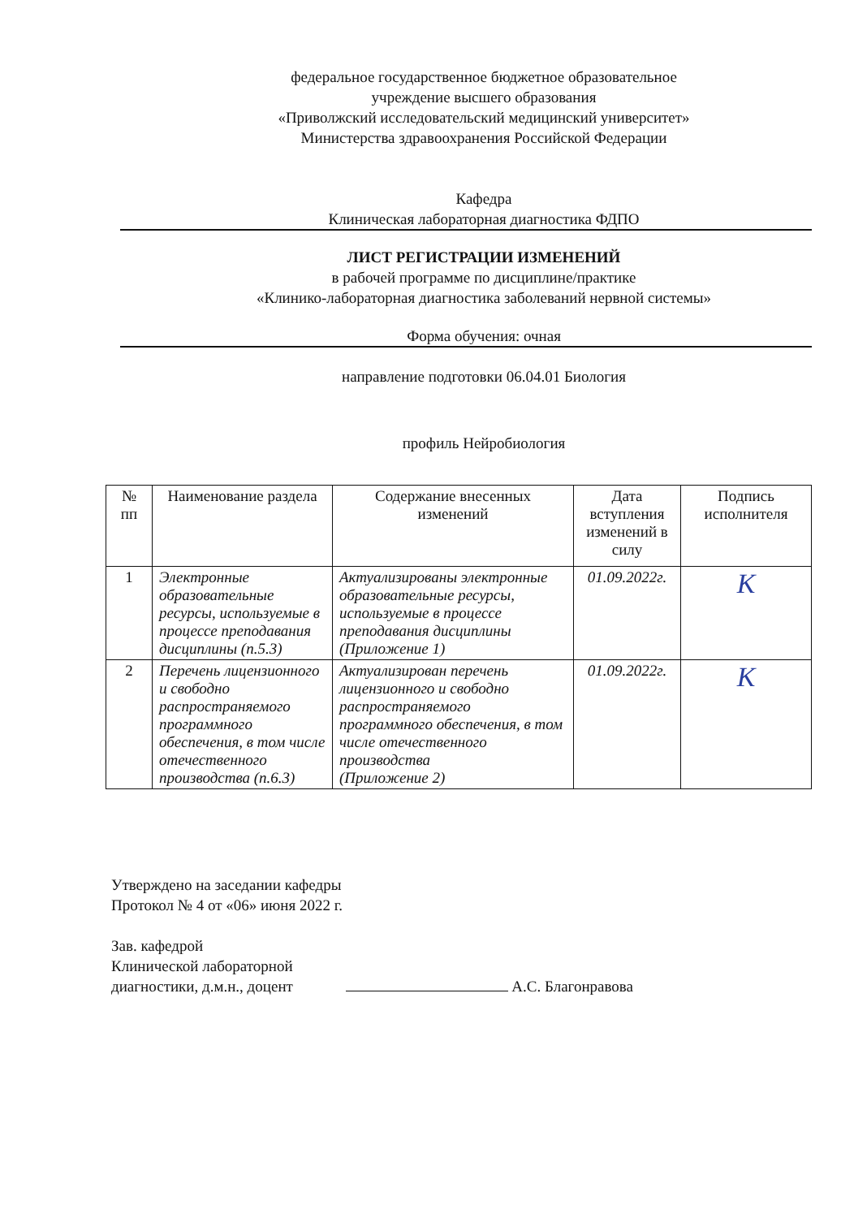федеральное государственное бюджетное образовательное
учреждение высшего образования
«Приволжский исследовательский медицинский университет»
Министерства здравоохранения Российской Федерации
Кафедра
Клиническая лабораторная диагностика ФДПО
ЛИСТ РЕГИСТРАЦИИ ИЗМЕНЕНИЙ
в рабочей программе по дисциплине/практике
«Клинико-лабораторная диагностика заболеваний нервной системы»
Форма обучения: очная
направление подготовки 06.04.01 Биология
профиль Нейробиология
| № пп | Наименование раздела | Содержание внесенных изменений | Дата вступления изменений в силу | Подпись исполнителя |
| --- | --- | --- | --- | --- |
| 1 | Электронные образовательные ресурсы, используемые в процессе преподавания дисциплины (п.5.3) | Актуализированы электронные образовательные ресурсы, используемые в процессе преподавания дисциплины (Приложение 1) | 01.09.2022г. | К |
| 2 | Перечень лицензионного и свободно распространяемого программного обеспечения, в том числе отечественного производства (п.6.3) | Актуализирован перечень лицензионного и свободно распространяемого программного обеспечения, в том числе отечественного производства (Приложение 2) | 01.09.2022г. | К |
Утверждено на заседании кафедры
Протокол № 4 от «06» июня 2022 г.
Зав. кафедрой
Клинической лабораторной
диагностики, д.м.н., доцент А.С. Благонравова